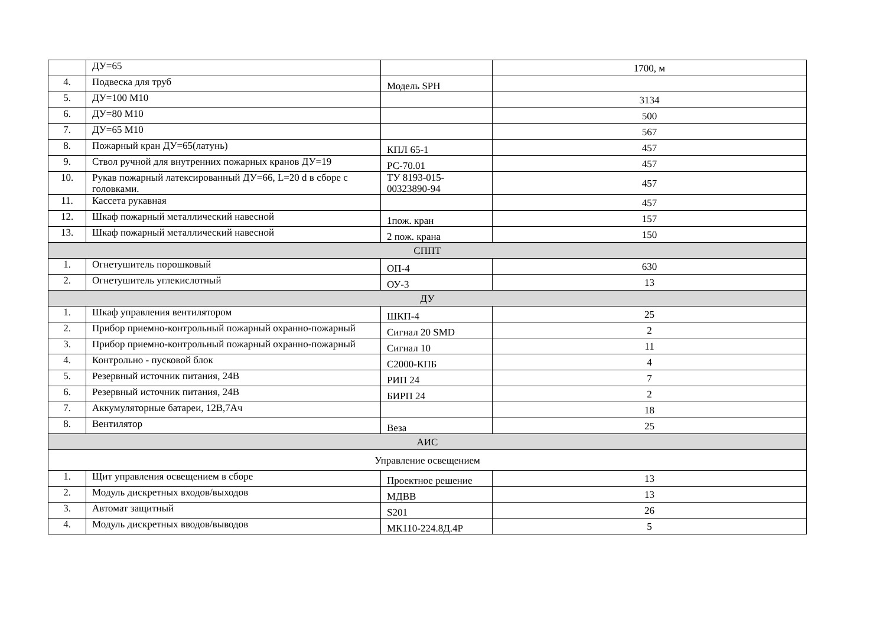| | ДУ=65 | | 1700, м |
| 4. | Подвеска для труб | Модель SPH | |
| 5. | ДУ=100 М10 | | 3134 |
| 6. | ДУ=80 М10 | | 500 |
| 7. | ДУ=65 М10 | | 567 |
| 8. | Пожарный кран ДУ=65(латунь) | КПЛ 65-1 | 457 |
| 9. | Ствол ручной для внутренних пожарных кранов ДУ=19 | РС-70.01 | 457 |
| 10. | Рукав пожарный латексированный ДУ=66, L=20 d в сборе с головками. | ТУ 8193-015-00323890-94 | 457 |
| 11. | Кассета рукавная | | 457 |
| 12. | Шкаф пожарный металлический навесной | 1пож. кран | 157 |
| 13. | Шкаф пожарный металлический навесной | 2 пож. крана | 150 |
| СППТ | | | |
| 1. | Огнетушитель порошковый | ОП-4 | 630 |
| 2. | Огнетушитель углекислотный | ОУ-3 | 13 |
| ДУ | | | |
| 1. | Шкаф управления вентилятором | ШКП-4 | 25 |
| 2. | Прибор приемно-контрольный пожарный охранно-пожарный | Сигнал 20 SMD | 2 |
| 3. | Прибор приемно-контрольный пожарный охранно-пожарный | Сигнал 10 | 11 |
| 4. | Контрольно - пусковой блок | С2000-КПБ | 4 |
| 5. | Резервный источник питания, 24В | РИП 24 | 7 |
| 6. | Резервный источник питания, 24В | БИРП 24 | 2 |
| 7. | Аккумуляторные батареи, 12В,7Ач | | 18 |
| 8. | Вентилятор | Веза | 25 |
| АИС | | | |
| Управление освещением | | | |
| 1. | Щит управления освещением в сборе | Проектное решение | 13 |
| 2. | Модуль дискретных входов/выходов | МДВВ | 13 |
| 3. | Автомат защитный | S201 | 26 |
| 4. | Модуль дискретных вводов/выводов | МК110-224.8Д.4Р | 5 |